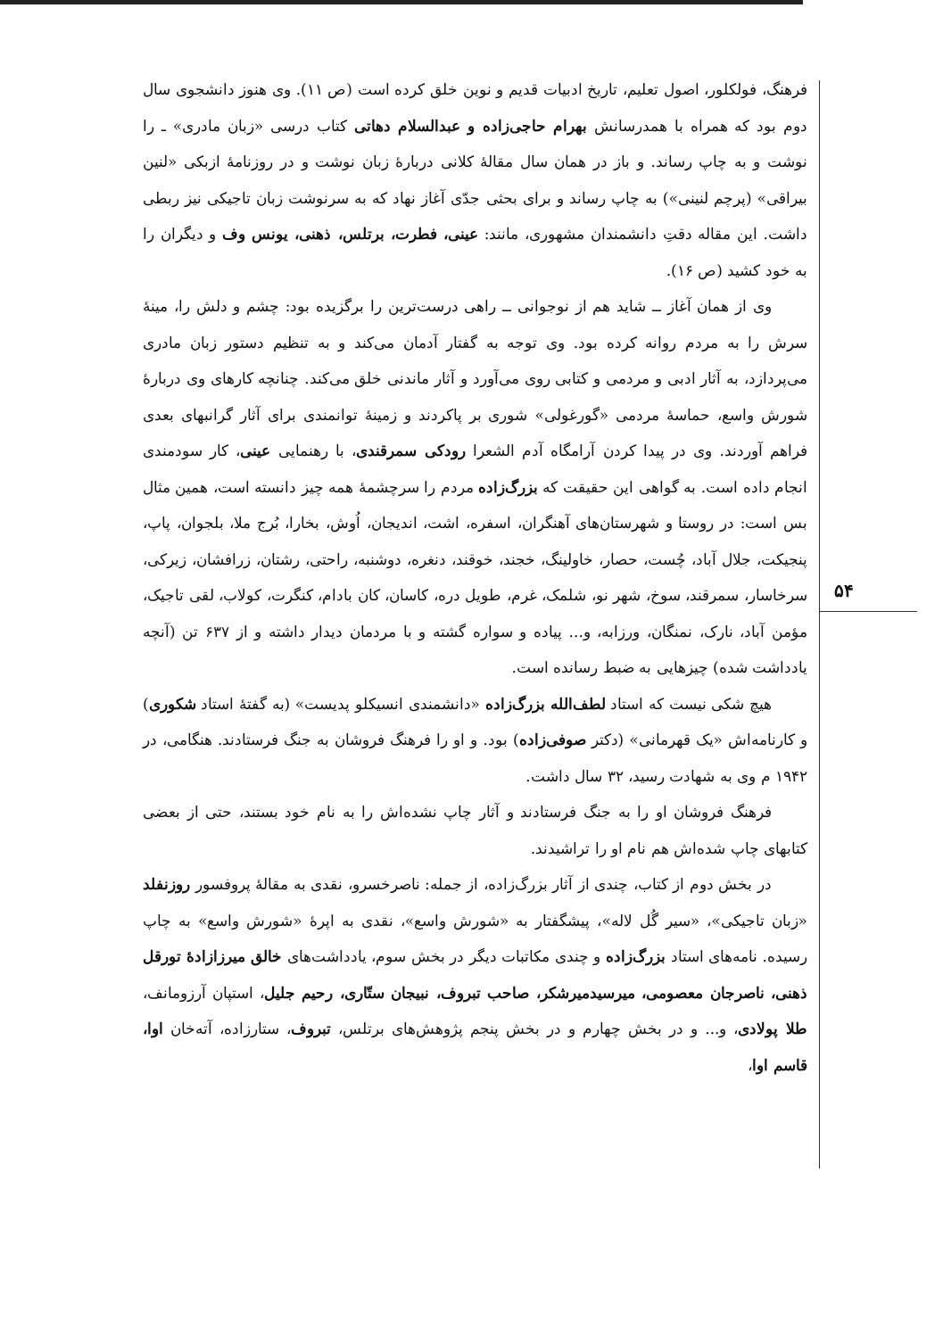۵۴
فرهنگ، فولکلور، اصول تعلیم، تاریخ ادبیات قدیم و نوین خلق کرده است (ص ۱۱). وی هنوز دانشجوی سال دوم بود که همراه با همدرسانش بهرام حاجی‌زاده و عبدالسلام دهاتی کتاب درسی «زبان مادری» ـ را نوشت و به چاپ رساند. و باز در همان سال مقالهٔ کلانی دربارهٔ زبان نوشت و در روزنامهٔ ازبکی «لنین بیراقی» (پرچم لنینی») به چاپ رساند و برای بحثی جدّی آغاز نهاد که به سرنوشت زبان تاجیکی نیز ربطی داشت. این مقاله دقتِ دانشمندان مشهوری، مانند: عینی، فطرت، برتلس، ذهنی، یونس وف و دیگران را به خود کشید (ص ۱۶).
وی از همان آغاز ــ شاید هم از نوجوانی ــ راهی درست‌ترین را برگزیده بود: چشم و دلش را، مینهٔ سرش را به مردم روانه کرده بود. وی توجه به گفتار آدمان می‌کند و به تنظیم دستور زبان مادری می‌پردازد، به آثار ادبی و مردمی و کتابی روی می‌آورد و آثار ماندنی خلق می‌کند. چنانچه کارهای وی دربارهٔ شورش واسع، حماسهٔ مردمی «گورغولی» شوری بر پاکردند و زمینهٔ توانمندی برای آثار گرانبهای بعدی فراهم آوردند. وی در پیدا کردن آرامگاه آدم الشعرا رودکی سمرقندی، با رهنمایی عینی، کار سودمندی انجام داده است. به گواهی این حقیقت که بزرگ‌زاده مردم را سرچشمهٔ همه چیز دانسته است، همین مثال بس است: در روستا و شهرستان‌های آهنگران، اسفره، اشت، اندیجان، اُوش، بخارا، بُرج ملا، بلجوان، پاپ، پنجیکت، جلال آباد، چُست، حصار، خاولینگ، خجند، خوقند، دنغره، دوشنبه، راحتی، رشتان، زرافشان، زیرکی، سرخاسار، سمرقند، سوخ، شهر نو، شلمک، غرم، طویل دره، کاسان، کان بادام، کنگرت، کولاب، لقی تاجیک، مؤمن آباد، نارک، نمنگان، ورزابه، و... پیاده و سواره گشته و با مردمان دیدار داشته و از ۶۳۷ تن (آنچه یادداشت شده) چیزهایی به ضبط رسانده است.
هیچ شکی نیست که استاد لطف‌الله بزرگ‌زاده «دانشمندی انسیکلو پدیست» (به گفتهٔ استاد شکوری) و کارنامه‌اش «یک قهرمانی» (دکتر صوفی‌زاده) بود. و او را فرهنگ فروشان به جنگ فرستادند. هنگامی، در ۱۹۴۲ م وی به شهادت رسید، ۳۲ سال داشت.
فرهنگ فروشان او را به جنگ فرستادند و آثار چاپ نشده‌اش را به نام خود بستند، حتی از بعضی کتابهای چاپ شده‌اش هم نام او را تراشیدند.
در بخش دوم از کتاب، چندی از آثار بزرگ‌زاده، از جمله: ناصرخسرو، نقدی به مقالهٔ پروفسور روزنفلد «زبان تاجیکی»، «سیر گُل لاله»، پیشگفتار به «شورش واسع»، نقدی به اپرهٔ «شورش واسع» به چاپ رسیده. نامه‌های استاد بزرگ‌زاده و چندی مکاتبات دیگر در بخش سوم، یادداشت‌های خالق میرزازادهٔ تورقل ذهنی، ناصرجان معصومی، میرسیدمیرشکر، صاحب تبروف، نبیجان ستّاری، رحیم جلیل، استپان آرزومانف، طلا پولادی، و... و در بخش چهارم و در بخش پنجم پژوهش‌های برتلس، تبروف، ستارزاده، آته‌خان اوا، قاسم اوا،